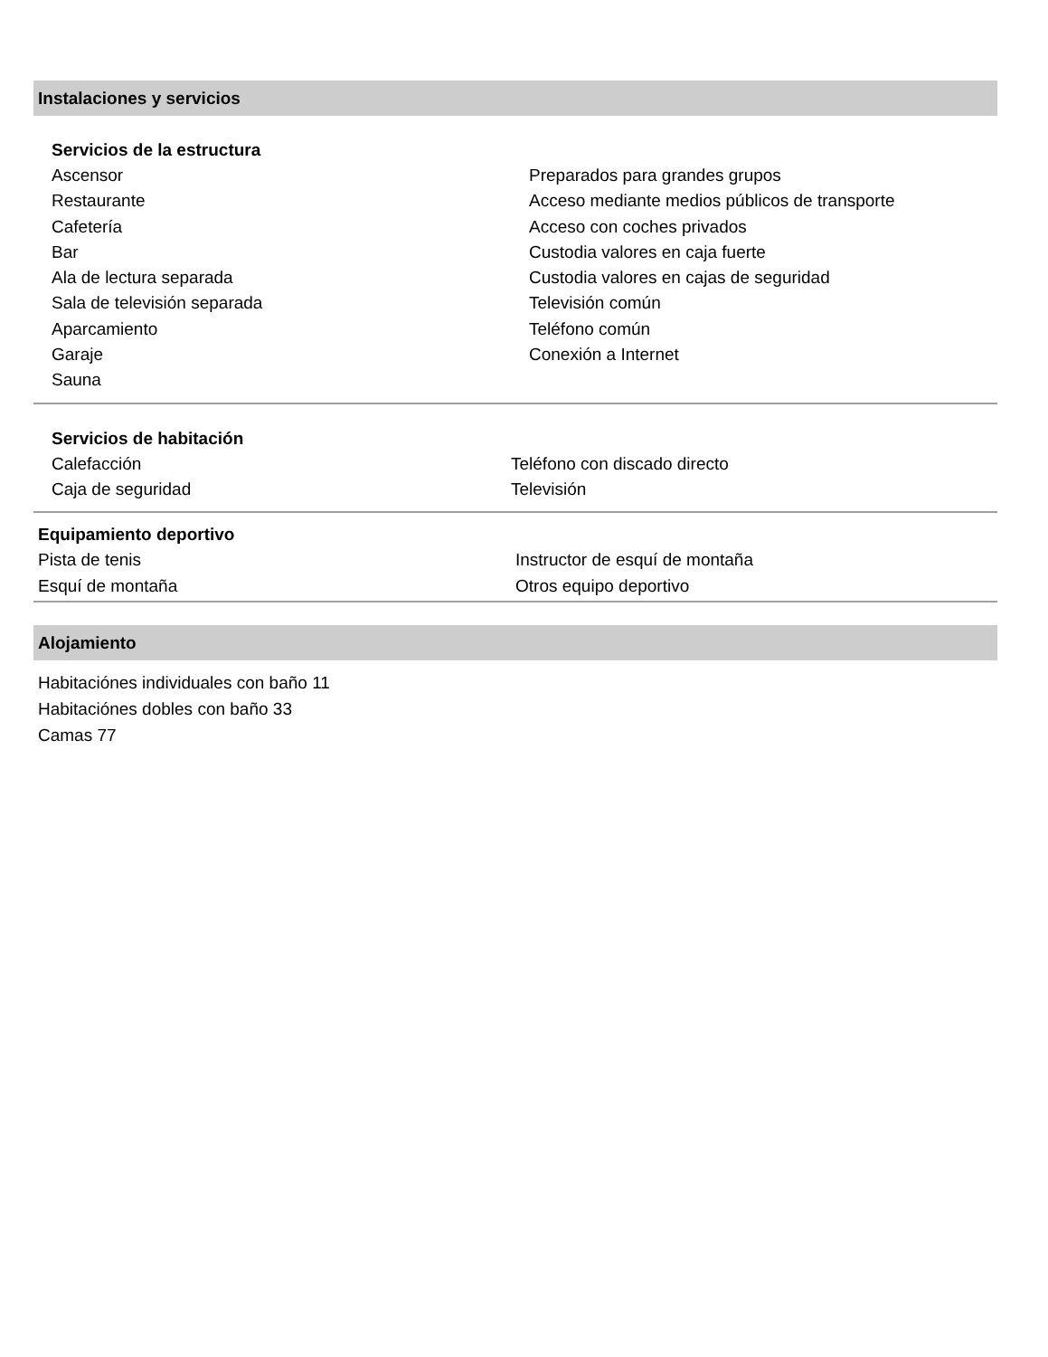Instalaciones y servicios
Servicios de la estructura
Ascensor
Restaurante
Cafetería
Bar
Ala de lectura separada
Sala de televisión separada
Aparcamiento
Garaje
Sauna
Preparados para grandes grupos
Acceso mediante medios públicos de transporte
Acceso con coches privados
Custodia valores en caja fuerte
Custodia valores en cajas de seguridad
Televisión común
Teléfono común
Conexión a Internet
Servicios de habitación
Calefacción
Caja de seguridad
Teléfono con discado directo
Televisión
Equipamiento deportivo
Pista de tenis
Esquí de montaña
Instructor de esquí de montaña
Otros equipo deportivo
Alojamiento
Habitaciónes individuales con baño 11
Habitaciónes dobles con baño 33
Camas 77